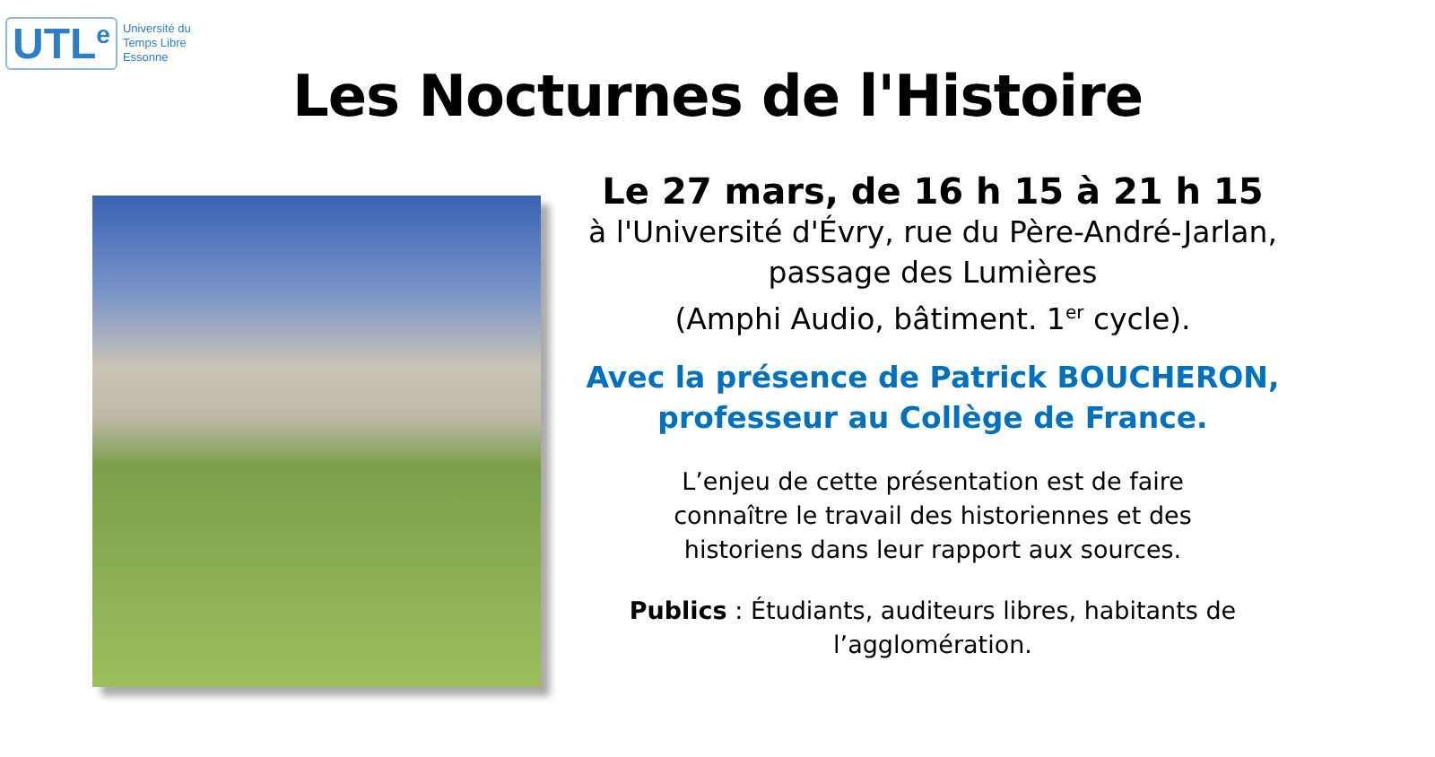UTL<sup>e</sup> Université du
Temps Libre
Essonne
Les Nocturnes de l'Histoire
Le 27 mars, de 16 h 15 à 21 h 15
à l'Université d'Évry, rue du Père-André-Jarlan,
passage des Lumières
(Amphi Audio, bâtiment. 1<sup>er</sup> cycle).
Avec la présence de Patrick BOUCHERON,
professeur au Collège de France.
L’enjeu de cette présentation est de faire
connaître le travail des historiennes et des
historiens dans leur rapport aux sources.
Publics : Étudiants, auditeurs libres, habitants de
l’agglomération.